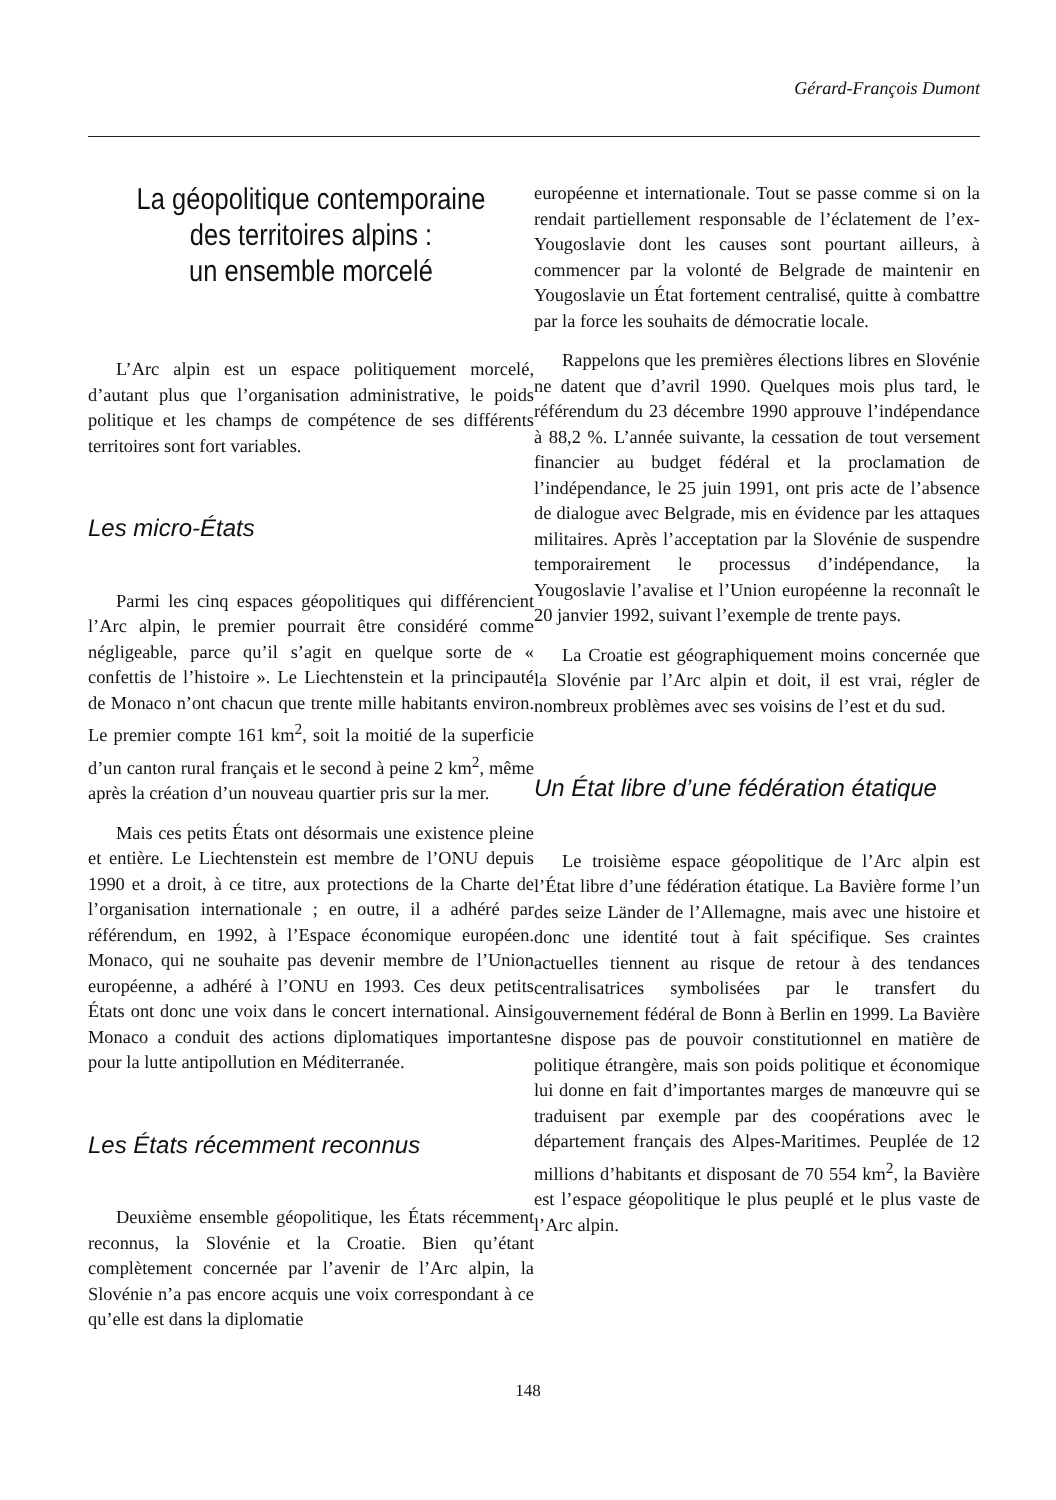Gérard-François Dumont
La géopolitique contemporaine
des territoires alpins :
un ensemble morcelé
L’Arc alpin est un espace politiquement morcelé, d’autant plus que l’organisation administrative, le poids politique et les champs de compétence de ses différents territoires sont fort variables.
Les micro-États
Parmi les cinq espaces géopolitiques qui différencient l’Arc alpin, le premier pourrait être considéré comme négligeable, parce qu’il s’agit en quelque sorte de « confettis de l’histoire ». Le Liechtenstein et la principauté de Monaco n’ont chacun que trente mille habitants environ. Le premier compte 161 km<sup>2</sup>, soit la moitié de la superficie d’un canton rural français et le second à peine 2 km<sup>2</sup>, même après la création d’un nouveau quartier pris sur la mer.
Mais ces petits États ont désormais une existence pleine et entière. Le Liechtenstein est membre de l’ONU depuis 1990 et a droit, à ce titre, aux protections de la Charte de l’organisation internationale ; en outre, il a adhéré par référendum, en 1992, à l’Espace économique européen. Monaco, qui ne souhaite pas devenir membre de l’Union européenne, a adhéré à l’ONU en 1993. Ces deux petits États ont donc une voix dans le concert international. Ainsi Monaco a conduit des actions diplomatiques importantes pour la lutte antipollution en Méditerranée.
Les États récemment reconnus
Deuxième ensemble géopolitique, les États récemment reconnus, la Slovénie et la Croatie. Bien qu’étant complètement concernée par l’avenir de l’Arc alpin, la Slovénie n’a pas encore acquis une voix correspondant à ce qu’elle est dans la diplomatie
européenne et internationale. Tout se passe comme si on la rendait partiellement responsable de l’éclatement de l’ex-Yougoslavie dont les causes sont pourtant ailleurs, à commencer par la volonté de Belgrade de maintenir en Yougoslavie un État fortement centralisé, quitte à combattre par la force les souhaits de démocratie locale.
Rappelons que les premières élections libres en Slovénie ne datent que d’avril 1990. Quelques mois plus tard, le référendum du 23 décembre 1990 approuve l’indépendance à 88,2 %. L’année suivante, la cessation de tout versement financier au budget fédéral et la proclamation de l’indépendance, le 25 juin 1991, ont pris acte de l’absence de dialogue avec Belgrade, mis en évidence par les attaques militaires. Après l’acceptation par la Slovénie de suspendre temporairement le processus d’indépendance, la Yougoslavie l’avalise et l’Union européenne la reconnaît le 20 janvier 1992, suivant l’exemple de trente pays.
La Croatie est géographiquement moins concernée que la Slovénie par l’Arc alpin et doit, il est vrai, régler de nombreux problèmes avec ses voisins de l’est et du sud.
Un État libre d’une fédération étatique
Le troisième espace géopolitique de l’Arc alpin est l’État libre d’une fédération étatique. La Bavière forme l’un des seize Länder de l’Allemagne, mais avec une histoire et donc une identité tout à fait spécifique. Ses craintes actuelles tiennent au risque de retour à des tendances centralisatrices symbolisées par le transfert du gouvernement fédéral de Bonn à Berlin en 1999. La Bavière ne dispose pas de pouvoir constitutionnel en matière de politique étrangère, mais son poids politique et économique lui donne en fait d’importantes marges de manœuvre qui se traduisent par exemple par des coopérations avec le département français des Alpes-Maritimes. Peuplée de 12 millions d’habitants et disposant de 70 554 km<sup>2</sup>, la Bavière est l’espace géopolitique le plus peuplé et le plus vaste de l’Arc alpin.
148